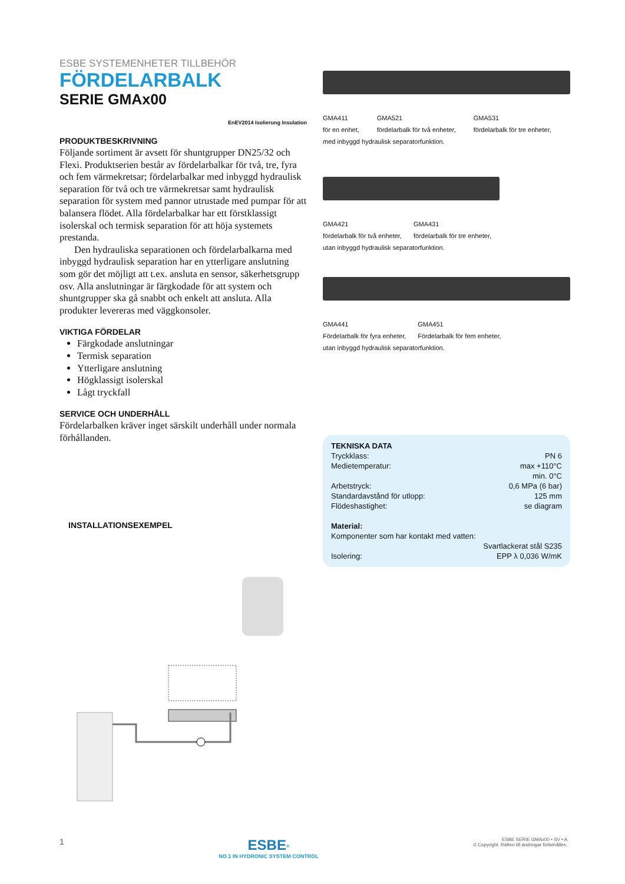ESBE SYSTEMENHETER TILLBEHÖR
FÖRDELARBALK
SERIE GMAx00
EnEV2014 Isolierung Insulation
PRODUKTBESKRIVNING
Följande sortiment är avsett för shuntgrupper DN25/32 och Flexi. Produktserien består av fördelarbalkar för två, tre, fyra och fem värmekretsar; fördelarbalkar med inbyggd hydraulisk separation för två och tre värmekretsar samt hydraulisk separation för system med pannor utrustade med pumpar för att balansera flödet. Alla fördelarbalkar har ett förstklassigt isolerskal och termisk separation för att höja systemets prestanda.
Den hydrauliska separationen och fördelarbalkarna med inbyggd hydraulisk separation har en ytterligare anslutning som gör det möjligt att t.ex. ansluta en sensor, säkerhetsgrupp osv. Alla anslutningar är färgkodade för att system och shuntgrupper ska gå snabbt och enkelt att ansluta. Alla produkter levereras med väggkonsoler.
VIKTIGA FÖRDELAR
Färgkodade anslutningar
Termisk separation
Ytterligare anslutning
Högklassigt isolerskal
Lågt tryckfall
SERVICE OCH UNDERHÅLL
Fördelarbalken kräver inget särskilt underhåll under normala förhållanden.
INSTALLATIONSEXEMPEL
GMA411
för en enhet, GMA521
fördelarbalk för två enheter, GMA531
fördelarbalk för tre enheter,
med inbyggd hydraulisk separatorfunktion.
GMA421
fördelarbalk för två enheter, GMA431
fördelarbalk för tre enheter,
utan inbyggd hydraulisk separatorfunktion.
GMA441
Fördelarbalk för fyra enheter, GMA451
Fördelarbalk för fem enheter,
utan inbyggd hydraulisk separatorfunktion.
TEKNISKA DATA
Tryckklass: PN 6
Medietemperatur: max +110°C
min. 0°C
Arbetstryck: 0,6 MPa (6 bar)
Standardavstånd för utlopp: 125 mm
Flödeshastighet: se diagram
Material:
Komponenter som har kontakt med vatten:
Svartlackerat stål S235
Isolering: EPP λ 0,036 W/mK
1 ESBE<sup>®</sup>
NO.1 IN HYDRONIC SYSTEM CONTROL ESBE SERIE GMAx00 • SV • A
© Copyright. Rätten till ändringar förbehålles.